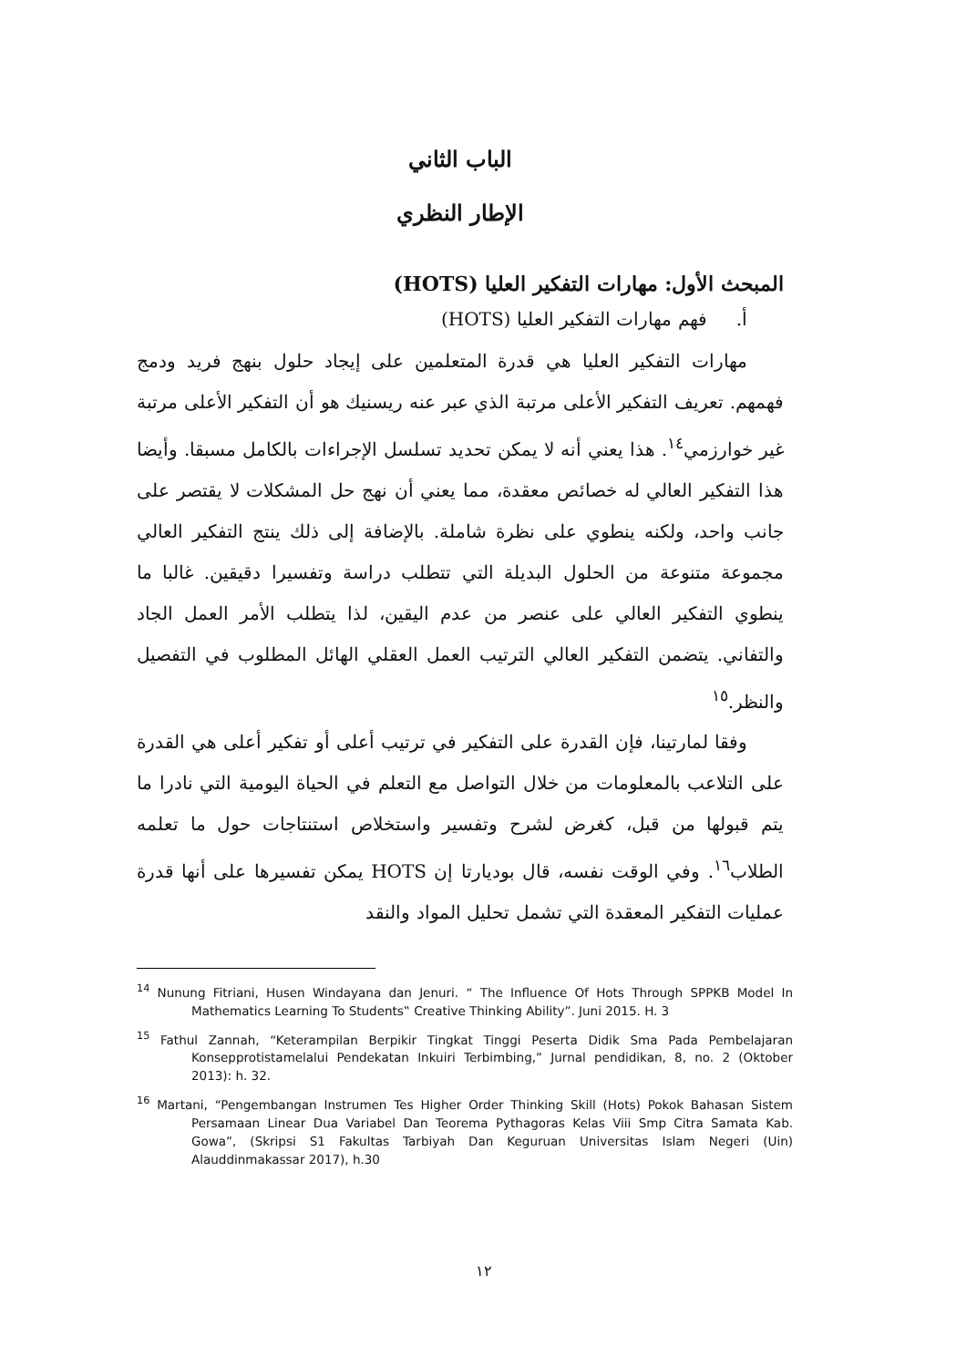الباب الثاني
الإطار النظري
المبحث الأول: مهارات التفكير العليا (HOTS)
أ. فهم مهارات التفكير العليا (HOTS)
مهارات التفكير العليا هي قدرة المتعلمين على إيجاد حلول بنهج فريد ودمج فهمهم. تعريف التفكير الأعلى مرتبة الذي عبر عنه ريسنيك هو أن التفكير الأعلى مرتبة غير خوارزمي<sup>١٤</sup>. هذا يعني أنه لا يمكن تحديد تسلسل الإجراءات بالكامل مسبقا. وأيضا هذا التفكير العالي له خصائص معقدة، مما يعني أن نهج حل المشكلات لا يقتصر على جانب واحد، ولكنه ينطوي على نظرة شاملة. بالإضافة إلى ذلك ينتج التفكير العالي مجموعة متنوعة من الحلول البديلة التي تتطلب دراسة وتفسيرا دقيقين. غالبا ما ينطوي التفكير العالي على عنصر من عدم اليقين، لذا يتطلب الأمر العمل الجاد والتفاني. يتضمن التفكير العالي الترتيب العمل العقلي الهائل المطلوب في التفصيل والنظر.<sup>١٥</sup>
وفقا لمارتينا، فإن القدرة على التفكير في ترتيب أعلى أو تفكير أعلى هي القدرة على التلاعب بالمعلومات من خلال التواصل مع التعلم في الحياة اليومية التي نادرا ما يتم قبولها من قبل، كغرض لشرح وتفسير واستخلاص استنتاجات حول ما تعلمه الطلاب<sup>١٦</sup>. وفي الوقت نفسه، قال بوديارتا إن HOTS يمكن تفسيرها على أنها قدرة عمليات التفكير المعقدة التي تشمل تحليل المواد والنقد
<sup>14</sup> Nunung Fitriani, Husen Windayana dan Jenuri. “ The Influence Of Hots Through SPPKB Model In Mathematics Learning To Students‟ Creative Thinking Ability”. Juni 2015. H. 3
<sup>15</sup> Fathul Zannah, “Keterampilan Berpikir Tingkat Tinggi Peserta Didik Sma Pada Pembelajaran Konsepprotistamelalui Pendekatan Inkuiri Terbimbing,” Jurnal pendidikan, 8, no. 2 (Oktober 2013): h. 32.
<sup>16</sup> Martani, “Pengembangan Instrumen Tes Higher Order Thinking Skill (Hots) Pokok Bahasan Sistem Persamaan Linear Dua Variabel Dan Teorema Pythagoras Kelas Viii Smp Citra Samata Kab. Gowa”, (Skripsi S1 Fakultas Tarbiyah Dan Keguruan Universitas Islam Negeri (Uin) Alauddinmakassar 2017), h.30
١٢